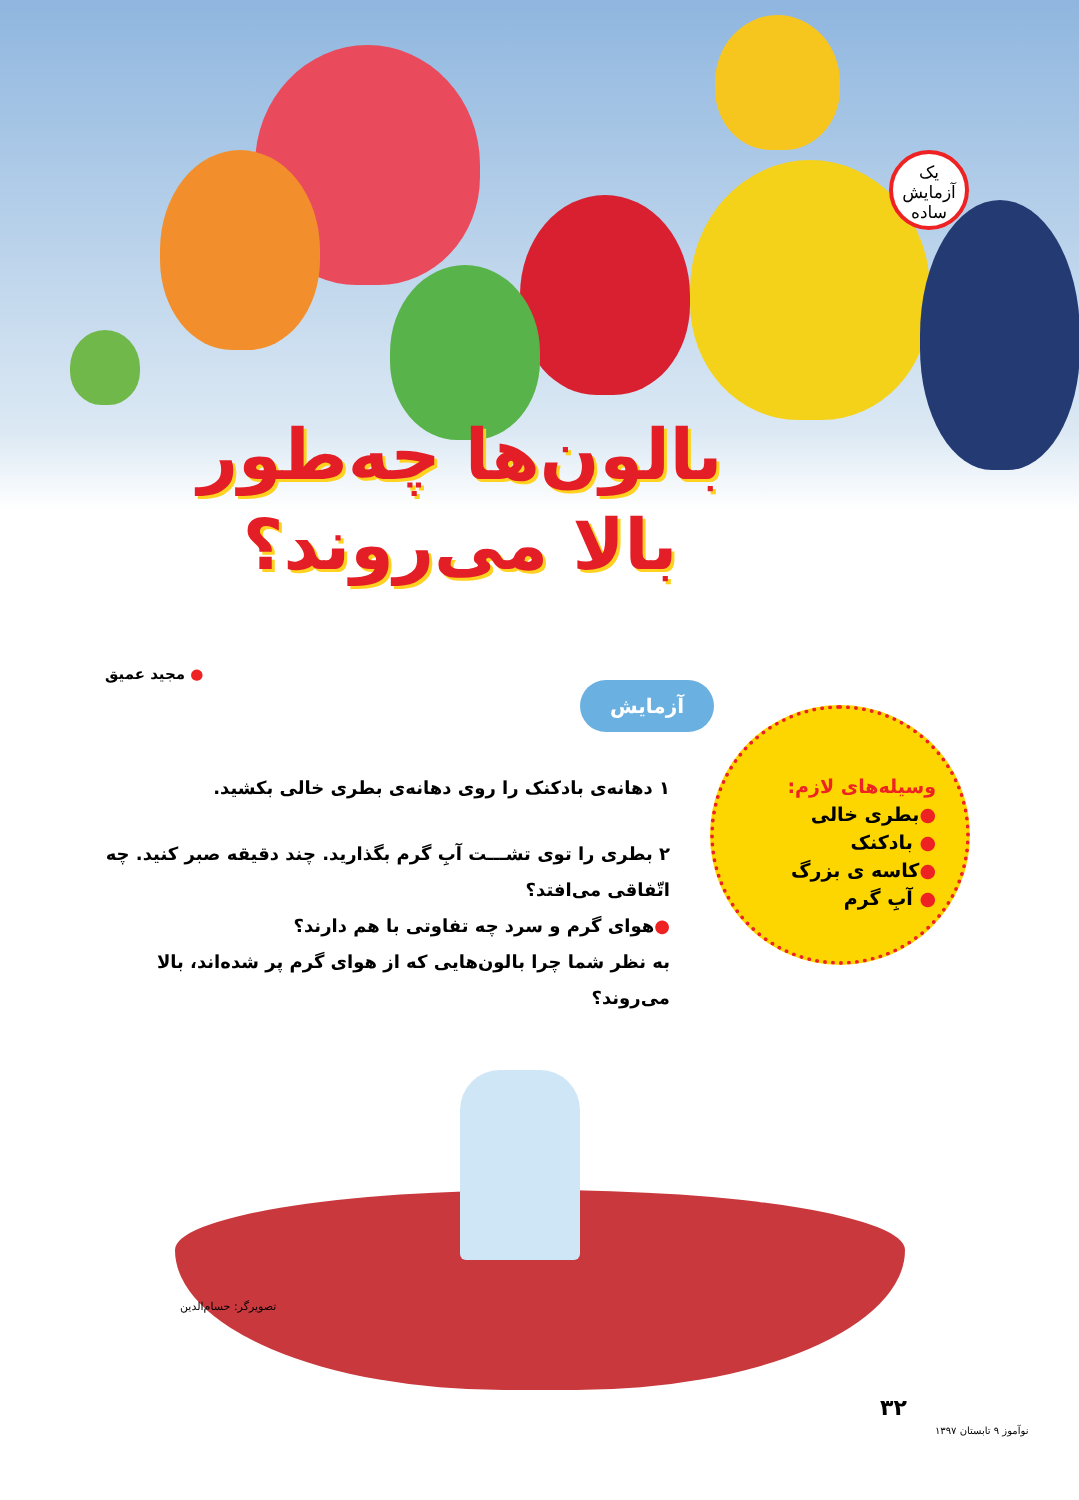یک آزمایش ساده
بالون‌ها چه‌طور بالا می‌روند؟
● مجید عمیق
آزمایش
۱ دهانه‌ی بادکنک را روی دهانه‌ی بطری خالی بکشید.
۲ بطری را توی تشـــت آبِ گرم بگذارید. چند دقیقه صبر کنید. چه اتّفاقی می‌افتد؟
●هوای گرم و سرد چه تفاوتی با هم دارند؟
به نظر شما چرا بالون‌هایی که از هوای گرم پر شده‌اند، بالا می‌روند؟
وسیله‌های لازم:
●بطری خالی
● بادکنک
●کاسه ی بزرگ
● آبِ گرم
تصویرگر: حسام‌الدین
۳۲
نوآموز ۹ تابستان ۱۳۹۷